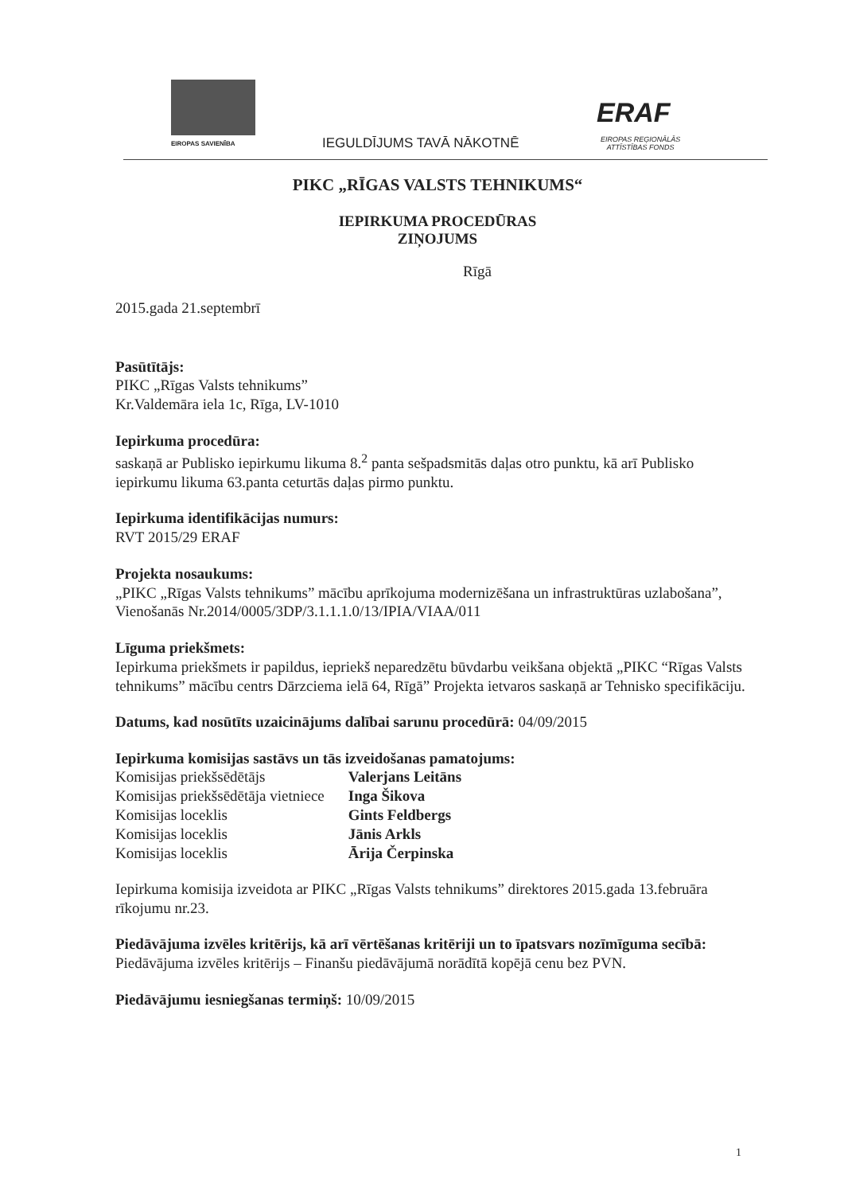EIROPAS SAVIENĪBA IEGULDĪJUMS TAVĀ NĀKOTNĒ
ERAF
EIROPAS REĢIONĀLĀS
ATTĪSTĪBAS FONDS
PIKC „RĪGAS VALSTS TEHNIKUMS“
IEPIRKUMA PROCEDŪRAS
ZIŅOJUMS
Rīgā
2015.gada 21.septembrī
Pasūtītājs:
PIKC „Rīgas Valsts tehnikums”
Kr.Valdemāra iela 1c, Rīga, LV-1010
Iepirkuma procedūra:
saskaņā ar Publisko iepirkumu likuma 8.<sup>2</sup> panta sešpadsmitās daļas otro punktu, kā arī Publisko iepirkumu likuma 63.panta ceturtās daļas pirmo punktu.
Iepirkuma identifikācijas numurs:
RVT 2015/29 ERAF
Projekta nosaukums:
„PIKC „Rīgas Valsts tehnikums” mācību aprīkojuma modernizēšana un infrastruktūras uzlabošana”, Vienošanās Nr.2014/0005/3DP/3.1.1.1.0/13/IPIA/VIAA/011
Līguma priekšmets:
Iepirkuma priekšmets ir papildus, iepriekš neparedzētu būvdarbu veikšana objektā „PIKC “Rīgas Valsts tehnikums” mācību centrs Dārzciema ielā 64, Rīgā” Projekta ietvaros saskaņā ar Tehnisko specifikāciju.
Datums, kad nosūtīts uzaicinājums dalībai sarunu procedūrā: 04/09/2015
Iepirkuma komisijas sastāvs un tās izveidošanas pamatojums:
| Komisijas priekšsēdētājs | Valerjans Leitāns |
| Komisijas priekšsēdētāja vietniece | Inga Šikova |
| Komisijas loceklis | Gints Feldbergs |
| Komisijas loceklis | Jānis Arkls |
| Komisijas loceklis | Ārija Čerpinska |
Iepirkuma komisija izveidota ar PIKC „Rīgas Valsts tehnikums” direktores 2015.gada 13.februāra rīkojumu nr.23.
Piedāvājuma izvēles kritērijs, kā arī vērtēšanas kritēriji un to īpatsvars nozīmīguma secībā:
Piedāvājuma izvēles kritērijs – Finanšu piedāvājumā norādītā kopējā cenu bez PVN.
Piedāvājumu iesniegšanas termiņš: 10/09/2015
1